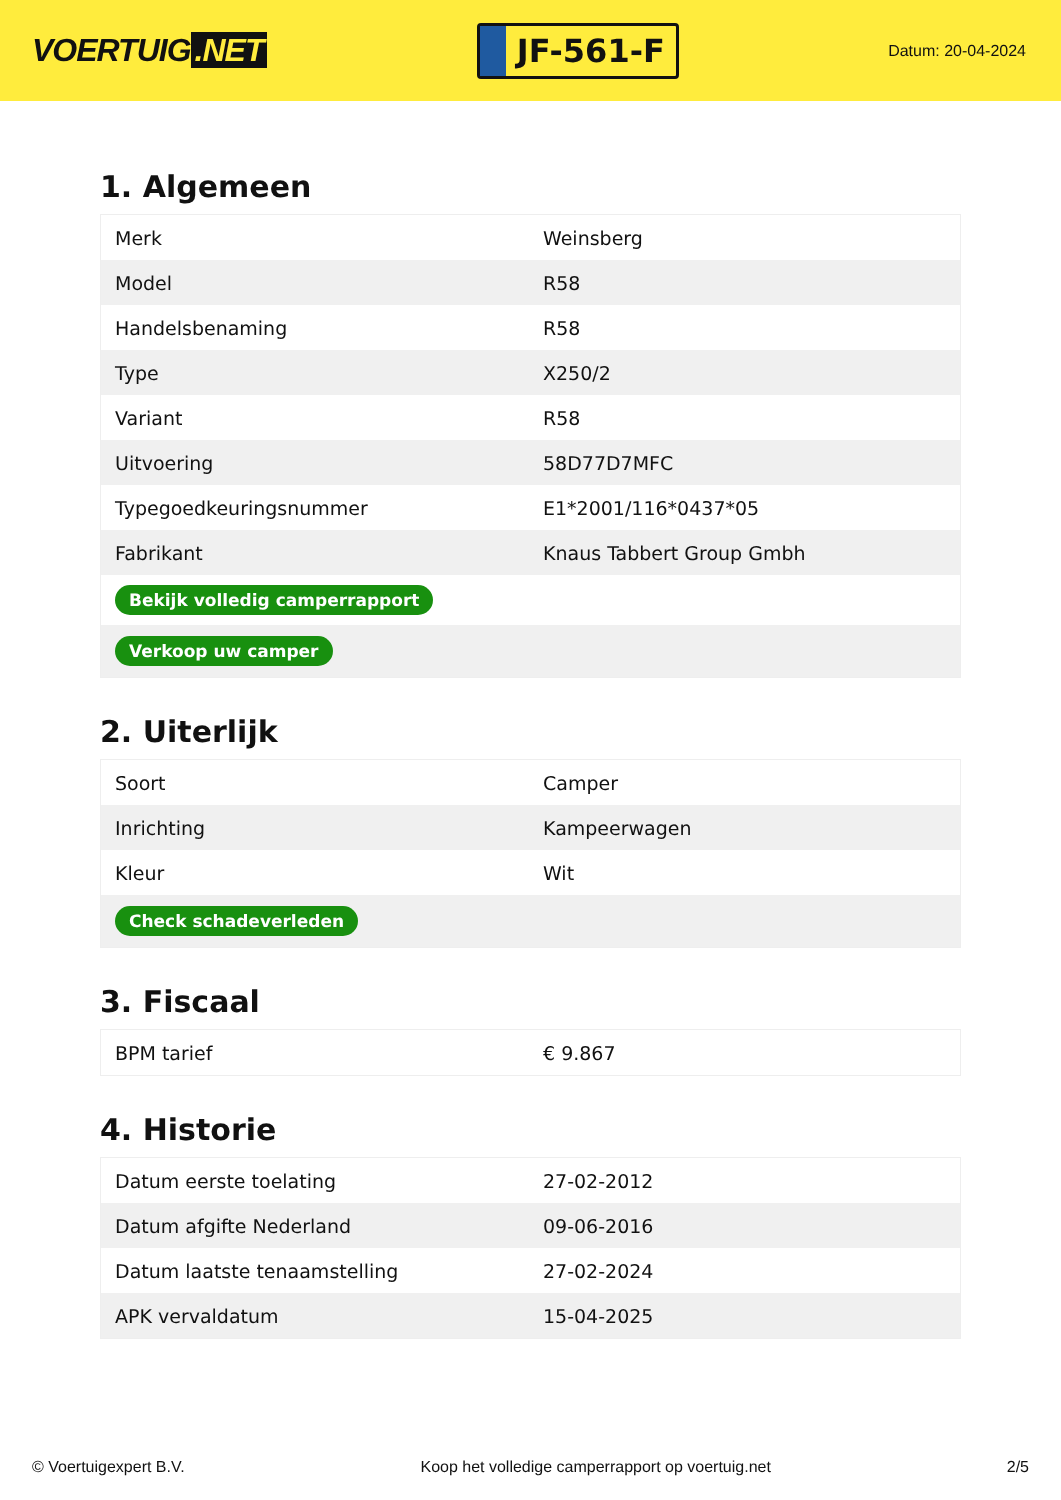VOERTUIG.NET
JF-561-F
Datum: 20-04-2024
1. Algemeen
| Merk | Weinsberg |
| Model | R58 |
| Handelsbenaming | R58 |
| Type | X250/2 |
| Variant | R58 |
| Uitvoering | 58D77D7MFC |
| Typegoedkeuringsnummer | E1*2001/116*0437*05 |
| Fabrikant | Knaus Tabbert Group Gmbh |
| Bekijk volledig camperrapport | |
| Verkoop uw camper | |
2. Uiterlijk
| Soort | Camper |
| Inrichting | Kampeerwagen |
| Kleur | Wit |
| Check schadeverleden | |
3. Fiscaal
| BPM tarief | € 9.867 |
4. Historie
| Datum eerste toelating | 27-02-2012 |
| Datum afgifte Nederland | 09-06-2016 |
| Datum laatste tenaamstelling | 27-02-2024 |
| APK vervaldatum | 15-04-2025 |
© Voertuigexpert B.V. Koop het volledige camperrapport op voertuig.net 2/5